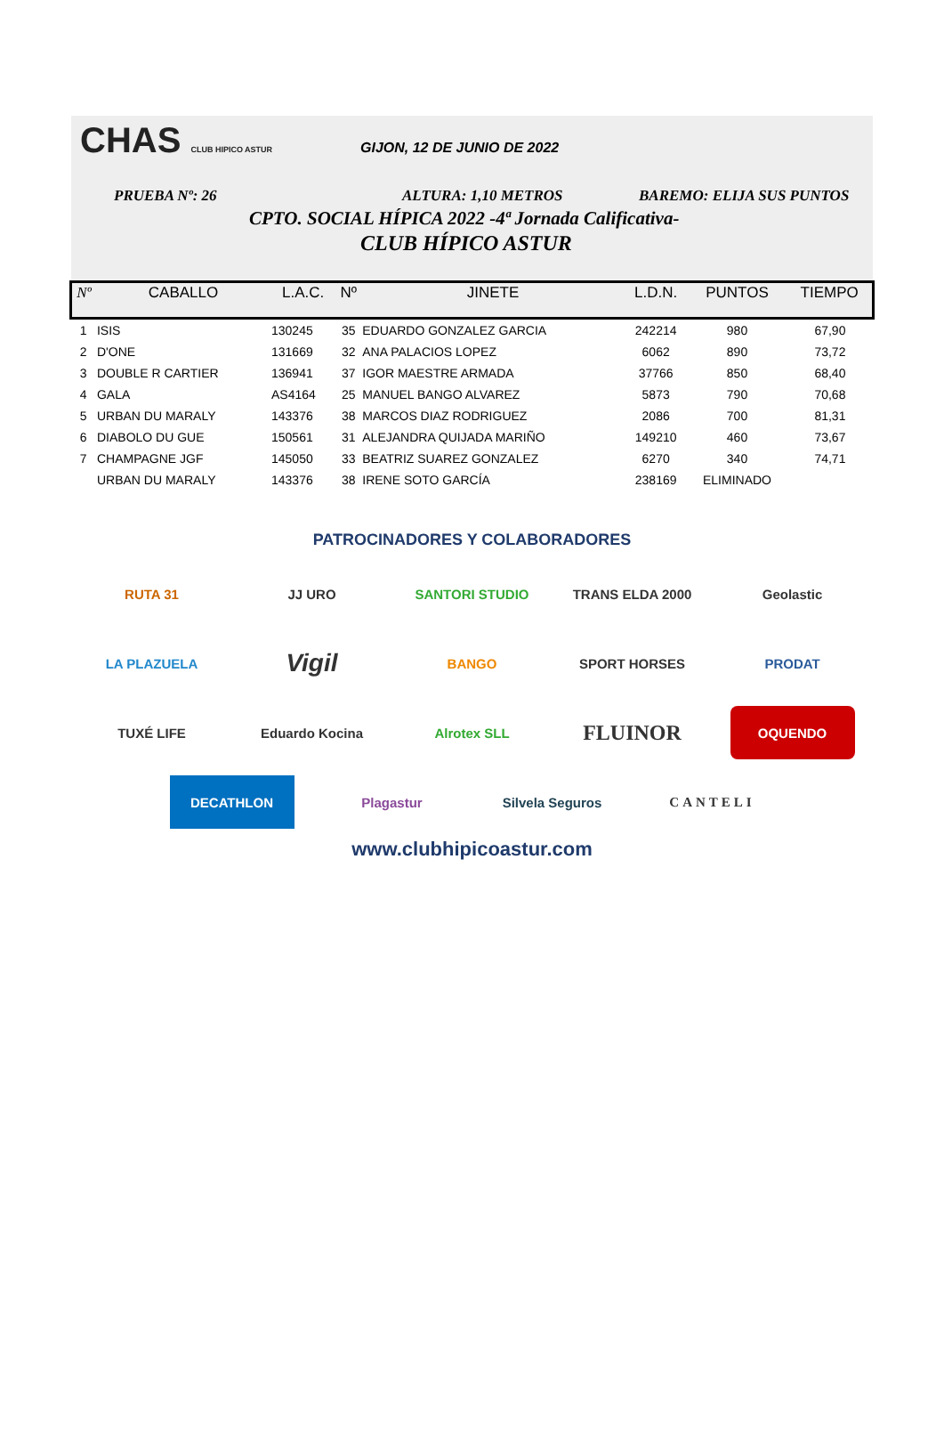CHAS CLUB HIPICO ASTUR GIJON, 12 DE JUNIO DE 2022
PRUEBA Nº: 26 ALTURA: 1,10 METROS BAREMO: ELIJA SUS PUNTOS
CPTO. SOCIAL HÍPICA 2022 -4ª Jornada Calificativa-
CLUB HÍPICO ASTUR
| Nº | CABALLO | L.A.C. | Nº | JINETE | L.D.N. | PUNTOS | TIEMPO |
| --- | --- | --- | --- | --- | --- | --- | --- |
| 1 | ISIS | 130245 | 35 | EDUARDO GONZALEZ GARCIA | 242214 | 980 | 67,90 |
| 2 | D'ONE | 131669 | 32 | ANA PALACIOS LOPEZ | 6062 | 890 | 73,72 |
| 3 | DOUBLE R CARTIER | 136941 | 37 | IGOR MAESTRE ARMADA | 37766 | 850 | 68,40 |
| 4 | GALA | AS4164 | 25 | MANUEL BANGO ALVAREZ | 5873 | 790 | 70,68 |
| 5 | URBAN DU MARALY | 143376 | 38 | MARCOS DIAZ RODRIGUEZ | 2086 | 700 | 81,31 |
| 6 | DIABOLO DU GUE | 150561 | 31 | ALEJANDRA QUIJADA MARIÑO | 149210 | 460 | 73,67 |
| 7 | CHAMPAGNE JGF | 145050 | 33 | BEATRIZ SUAREZ GONZALEZ | 6270 | 340 | 74,71 |
| | URBAN DU MARALY | 143376 | 38 | IRENE SOTO GARCÍA | 238169 | ELIMINADO | |
PATROCINADORES Y COLABORADORES
RUTA 31 JJ URO SANTORI STUDIO TRANS ELDA 2000 Geolastic LA PLAZUELA Vigil BANGO SPORT HORSES PRODAT TUXÉ LIFE Eduardo Kocina Alrotex SLL FLUINOR OQUENDO DECATHLON Plagastur Silvela Seguros CANTELI
www.clubhipicoastur.com